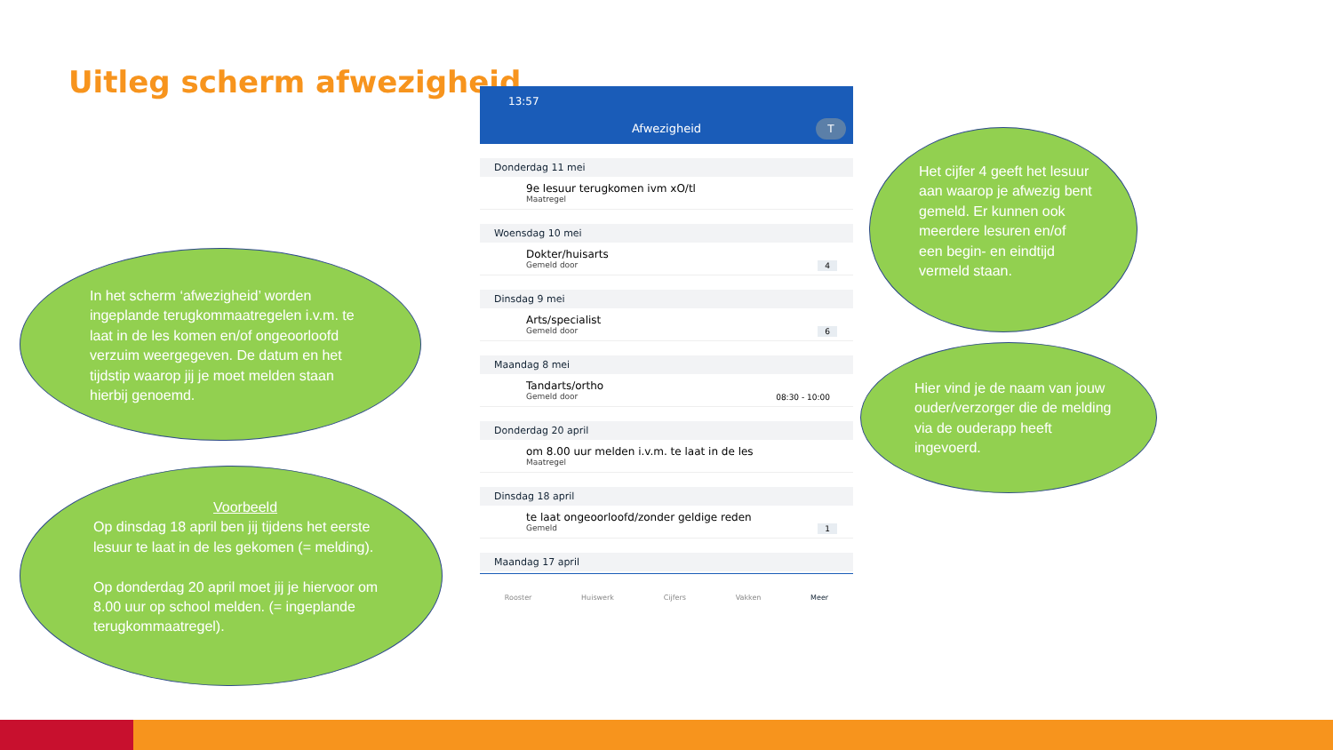Uitleg scherm afwezigheid
13:57
Afwezigheid T
Donderdag 11 mei
9e lesuur terugkomen ivm xO/tl
Maatregel
Woensdag 10 mei
Dokter/huisarts
Gemeld door
4
Dinsdag 9 mei
Arts/specialist
Gemeld door
6
Maandag 8 mei
Tandarts/ortho
Gemeld door
08:30 - 10:00
Donderdag 20 april
om 8.00 uur melden i.v.m. te laat in de les
Maatregel
Dinsdag 18 april
te laat ongeoorloofd/zonder geldige reden
Gemeld
1
Maandag 17 april
Rooster Huiswerk Cijfers Vakken Meer
In het scherm ‘afwezigheid’ worden ingeplande terugkommaatregelen i.v.m. te laat in de les komen en/of ongeoorloofd verzuim weergegeven. De datum en het tijdstip waarop jij je moet melden staan hierbij genoemd.
Voorbeeld
Op dinsdag 18 april ben jij tijdens het eerste lesuur te laat in de les gekomen (= melding).
Op donderdag 20 april moet jij je hiervoor om 8.00 uur op school melden. (= ingeplande terugkommaatregel).
Het cijfer 4 geeft het lesuur aan waarop je afwezig bent gemeld. Er kunnen ook meerdere lesuren en/of een begin- en eindtijd vermeld staan.
Hier vind je de naam van jouw ouder/verzorger die de melding via de ouderapp heeft ingevoerd.